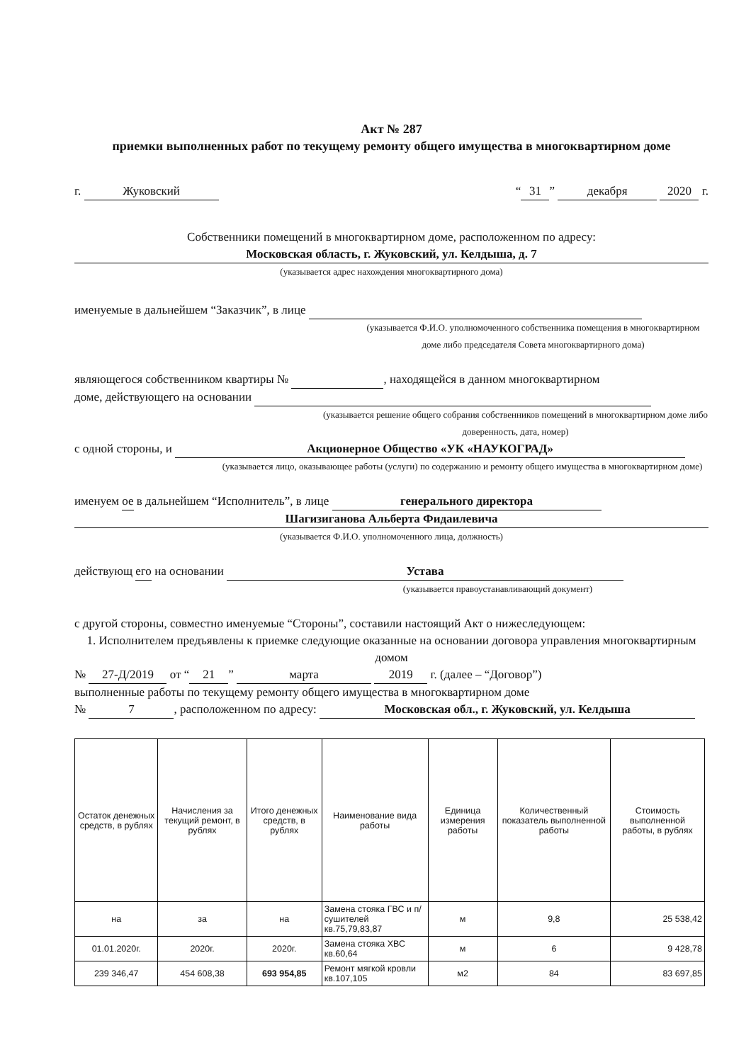Акт № 287
приемки выполненных работ по текущему ремонту общего имущества в многоквартирном доме
г. Жуковский “31” декабря 2020 г.
Собственники помещений в многоквартирном доме, расположенном по адресу:
Московская область, г. Жуковский, ул. Келдыша, д. 7
(указывается адрес нахождения многоквартирного дома)
именуемые в дальнейшем “Заказчик”, в лице
(указывается Ф.И.О. уполномоченного собственника помещения в многоквартирном доме либо председателя Совета многоквартирного дома)
являющегося собственником квартиры № , находящейся в данном многоквартирном
доме, действующего на основании
(указывается решение общего собрания собственников помещений в многоквартирном доме либо доверенность, дата, номер)
с одной стороны, и Акционерное Общество «УК «НАУКОГРАД»
(указывается лицо, оказывающее работы (услуги) по содержанию и ремонту общего имущества в многоквартирном доме)
именуем ое в дальнейшем “Исполнитель”, в лице генерального директора
Шагизиганова Альберта Фидаилевича
(указывается Ф.И.О. уполномоченного лица, должность)
действующ его на основании Устава
(указывается правоустанавливающий документ)
с другой стороны, совместно именуемые “Стороны”, составили настоящий Акт о нижеследующем:
1. Исполнителем предъявлены к приемке следующие оказанные на основании договора управления многоквартирным домом
№ 27-Д/2019 от “21” марта 2019 г. (далее – “Договор”)
выполненные работы по текущему ремонту общего имущества в многоквартирном доме
№ 7, расположенном по адресу: Московская обл., г. Жуковский, ул. Келдыша
| Остаток денежных средств, в рублях | Начисления за текущий ремонт, в рублях | Итого денежных средств, в рублях | Наименование вида работы | Единица измерения работы | Количественный показатель выполненной работы | Стоимость выполненной работы, в рублях |
| --- | --- | --- | --- | --- | --- | --- |
| на | за | на | Замена стояка ГВС и п/сушителей кв.75,79,83,87 | м | 9,8 | 25 538,42 |
| 01.01.2020г. | 2020г. | 2020г. | Замена стояка ХВС кв.60,64 | м | 6 | 9 428,78 |
| 239 346,47 | 454 608,38 | 693 954,85 | Ремонт мягкой кровли кв.107,105 | м2 | 84 | 83 697,85 |